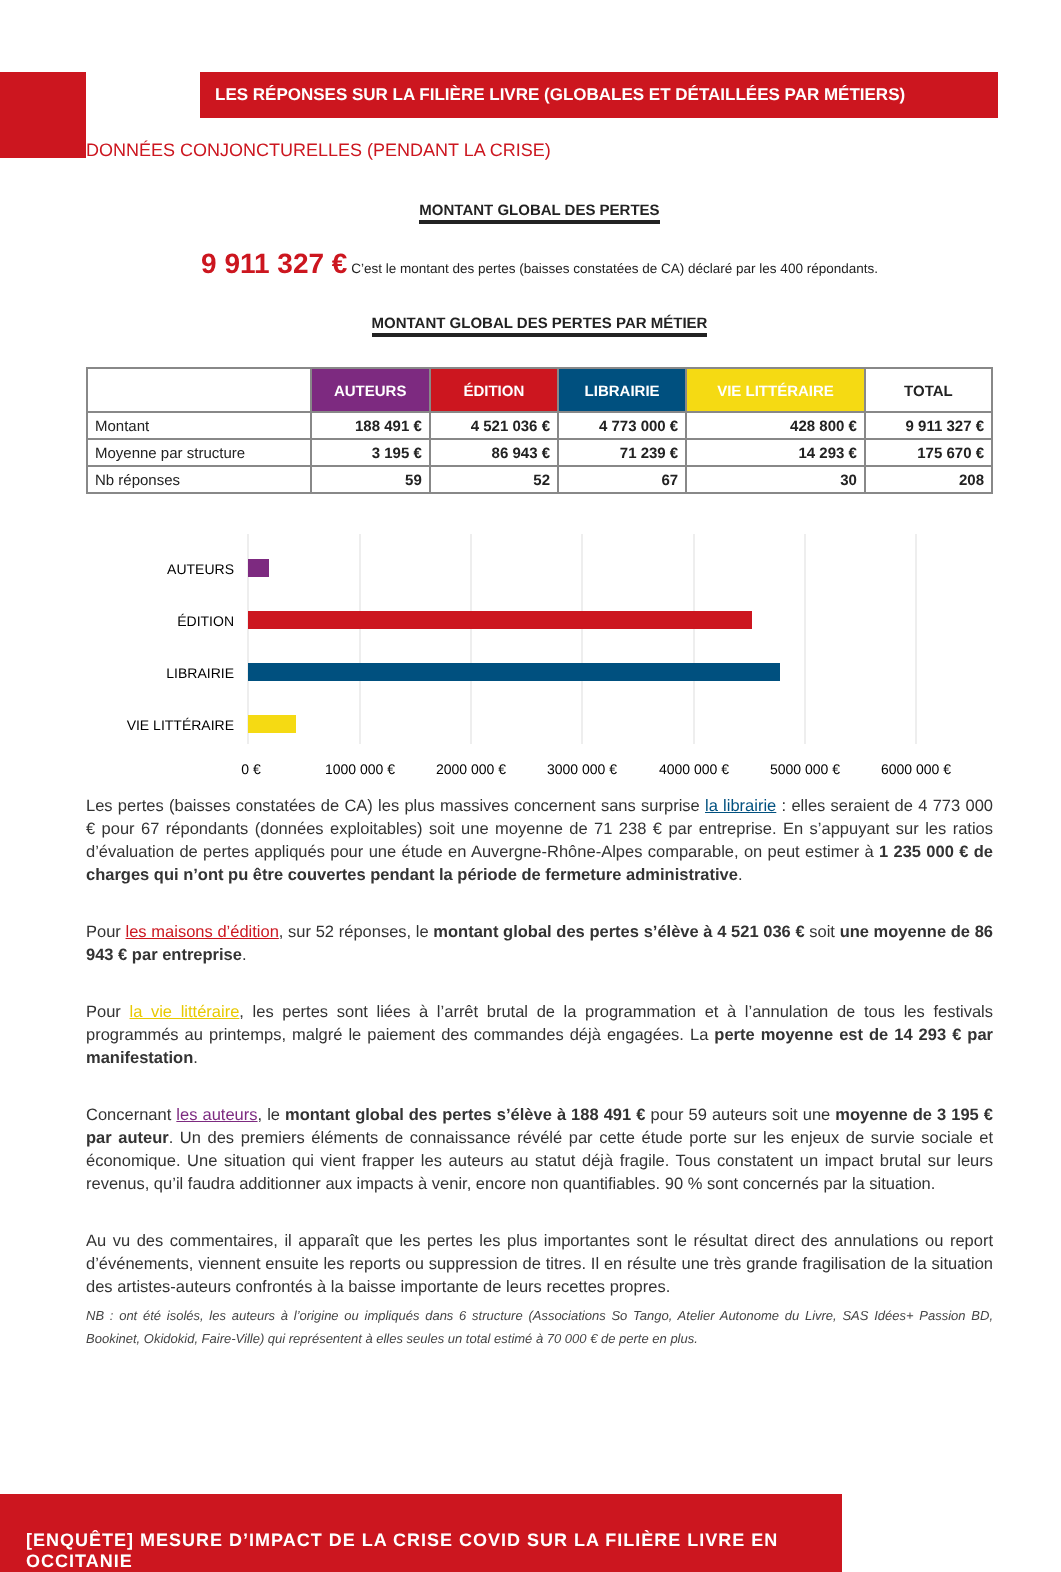LES RÉPONSES SUR LA FILIÈRE LIVRE (GLOBALES ET DÉTAILLÉES PAR MÉTIERS)
DONNÉES CONJONCTURELLES (PENDANT LA CRISE)
MONTANT GLOBAL DES PERTES
9 911 327 € C’est le montant des pertes (baisses constatées de CA) déclaré par les 400 répondants.
MONTANT GLOBAL DES PERTES PAR MÉTIER
| | AUTEURS | ÉDITION | LIBRAIRIE | VIE LITTÉRAIRE | TOTAL |
| --- | --- | --- | --- | --- | --- |
| Montant | 188 491 € | 4 521 036 € | 4 773 000 € | 428 800 € | 9 911 327 € |
| Moyenne par structure | 3 195 € | 86 943 € | 71 239 € | 14 293 € | 175 670 € |
| Nb réponses | 59 | 52 | 67 | 30 | 208 |
AUTEURS
ÉDITION
LIBRAIRIE
VIE LITTÉRAIRE
0 €
1000 000 €
2000 000 €
3000 000 €
4000 000 €
5000 000 €
6000 000 €
Les pertes (baisses constatées de CA) les plus massives concernent sans surprise la librairie : elles seraient de 4 773 000 € pour 67 répondants (données exploitables) soit une moyenne de 71 238 € par entreprise. En s’appuyant sur les ratios d’évaluation de pertes appliqués pour une étude en Auvergne-Rhône-Alpes comparable, on peut estimer à 1 235 000 € de charges qui n’ont pu être couvertes pendant la période de fermeture administrative.
Pour les maisons d’édition, sur 52 réponses, le montant global des pertes s’élève à 4 521 036 € soit une moyenne de 86 943 € par entreprise.
Pour la vie littéraire, les pertes sont liées à l’arrêt brutal de la programmation et à l’annulation de tous les festivals programmés au printemps, malgré le paiement des commandes déjà engagées. La perte moyenne est de 14 293 € par manifestation.
Concernant les auteurs, le montant global des pertes s’élève à 188 491 € pour 59 auteurs soit une moyenne de 3 195 € par auteur. Un des premiers éléments de connaissance révélé par cette étude porte sur les enjeux de survie sociale et économique. Une situation qui vient frapper les auteurs au statut déjà fragile. Tous constatent un impact brutal sur leurs revenus, qu’il faudra additionner aux impacts à venir, encore non quantifiables. 90 % sont concernés par la situation.
Au vu des commentaires, il apparaît que les pertes les plus importantes sont le résultat direct des annulations ou report d’événements, viennent ensuite les reports ou suppression de titres. Il en résulte une très grande fragilisation de la situation des artistes-auteurs confrontés à la baisse importante de leurs recettes propres.
NB : ont été isolés, les auteurs à l’origine ou impliqués dans 6 structure (Associations So Tango, Atelier Autonome du Livre, SAS Idées+ Passion BD, Bookinet, Okidokid, Faire-Ville) qui représentent à elles seules un total estimé à 70 000 € de perte en plus.
[ENQUÊTE] MESURE D’IMPACT DE LA CRISE COVID SUR LA FILIÈRE LIVRE EN OCCITANIE